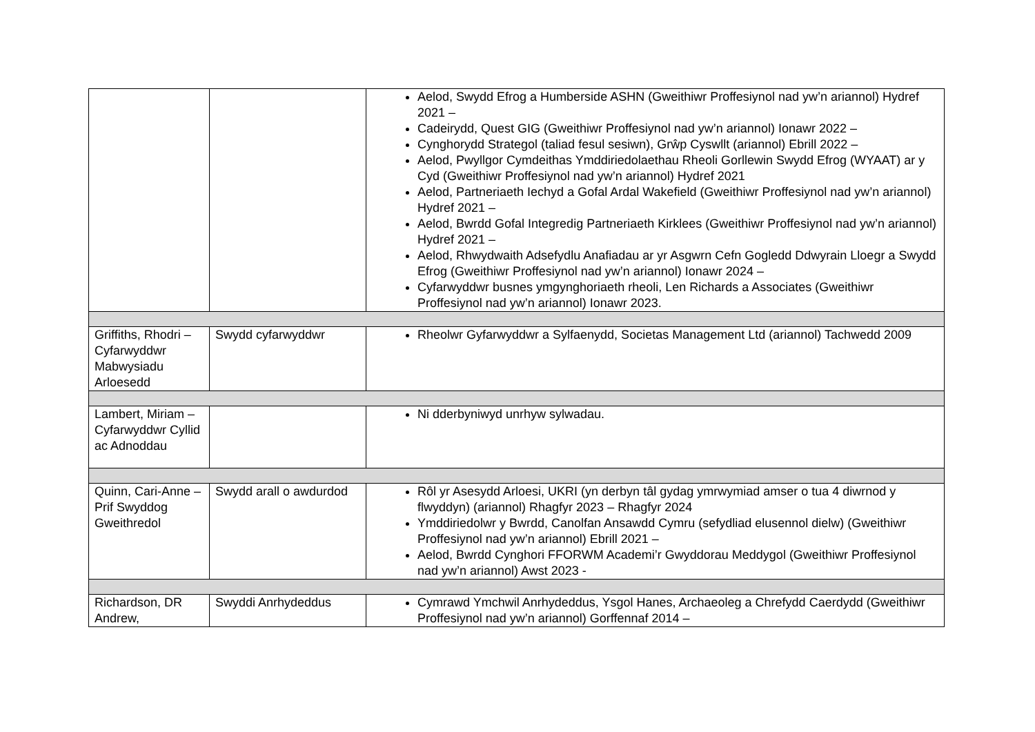| | | Aelod, Swydd Efrog a Humberside ASHN (Gweithiwr Proffesiynol nad yw’n ariannol) Hydref 2021 – Cadeirydd, Quest GIG (Gweithiwr Proffesiynol nad yw’n ariannol) Ionawr 2022 – Cynghorydd Strategol (taliad fesul sesiwn), Grŵp Cyswllt (ariannol) Ebrill 2022 – Aelod, Pwyllgor Cymdeithas Ymddiriedolaethau Rheoli Gorllewin Swydd Efrog (WYAAT) ar y Cyd (Gweithiwr Proffesiynol nad yw’n ariannol) Hydref 2021 Aelod, Partneriaeth Iechyd a Gofal Ardal Wakefield (Gweithiwr Proffesiynol nad yw’n ariannol) Hydref 2021 – Aelod, Bwrdd Gofal Integredig Partneriaeth Kirklees (Gweithiwr Proffesiynol nad yw’n ariannol) Hydref 2021 – Aelod, Rhwydwaith Adsefydlu Anafiadau ar yr Asgwrn Cefn Gogledd Ddwyrain Lloegr a Swydd Efrog (Gweithiwr Proffesiynol nad yw’n ariannol) Ionawr 2024 – Cyfarwyddwr busnes ymgynghoriaeth rheoli, Len Richards a Associates (Gweithiwr Proffesiynol nad yw’n ariannol) Ionawr 2023. |
| Griffiths, Rhodri – Cyfarwyddwr Mabwysiadu Arloesedd | Swydd cyfarwyddwr | Rheolwr Gyfarwyddwr a Sylfaenydd, Societas Management Ltd (ariannol) Tachwedd 2009 |
| Lambert, Miriam – Cyfarwyddwr Cyllid ac Adnoddau | | Ni dderbyniwyd unrhyw sylwadau. |
| Quinn, Cari-Anne – Prif Swyddog Gweithredol | Swydd arall o awdurdod | Rôl yr Asesydd Arloesi, UKRI (yn derbyn tâl gydag ymrwymiad amser o tua 4 diwrnod y flwyddyn) (ariannol) Rhagfyr 2023 – Rhagfyr 2024 Ymddiriedolwr y Bwrdd, Canolfan Ansawdd Cymru (sefydliad elusennol dielw) (Gweithiwr Proffesiynol nad yw’n ariannol) Ebrill 2021 – Aelod, Bwrdd Cynghori FFORWM Academi’r Gwyddorau Meddygol (Gweithiwr Proffesiynol nad yw’n ariannol) Awst 2023 - |
| Richardson, DR Andrew, | Swyddi Anrhydeddus | Cymrawd Ymchwil Anrhydeddus, Ysgol Hanes, Archaeoleg a Chrefydd Caerdydd (Gweithiwr Proffesiynol nad yw’n ariannol) Gorffennaf 2014 – |